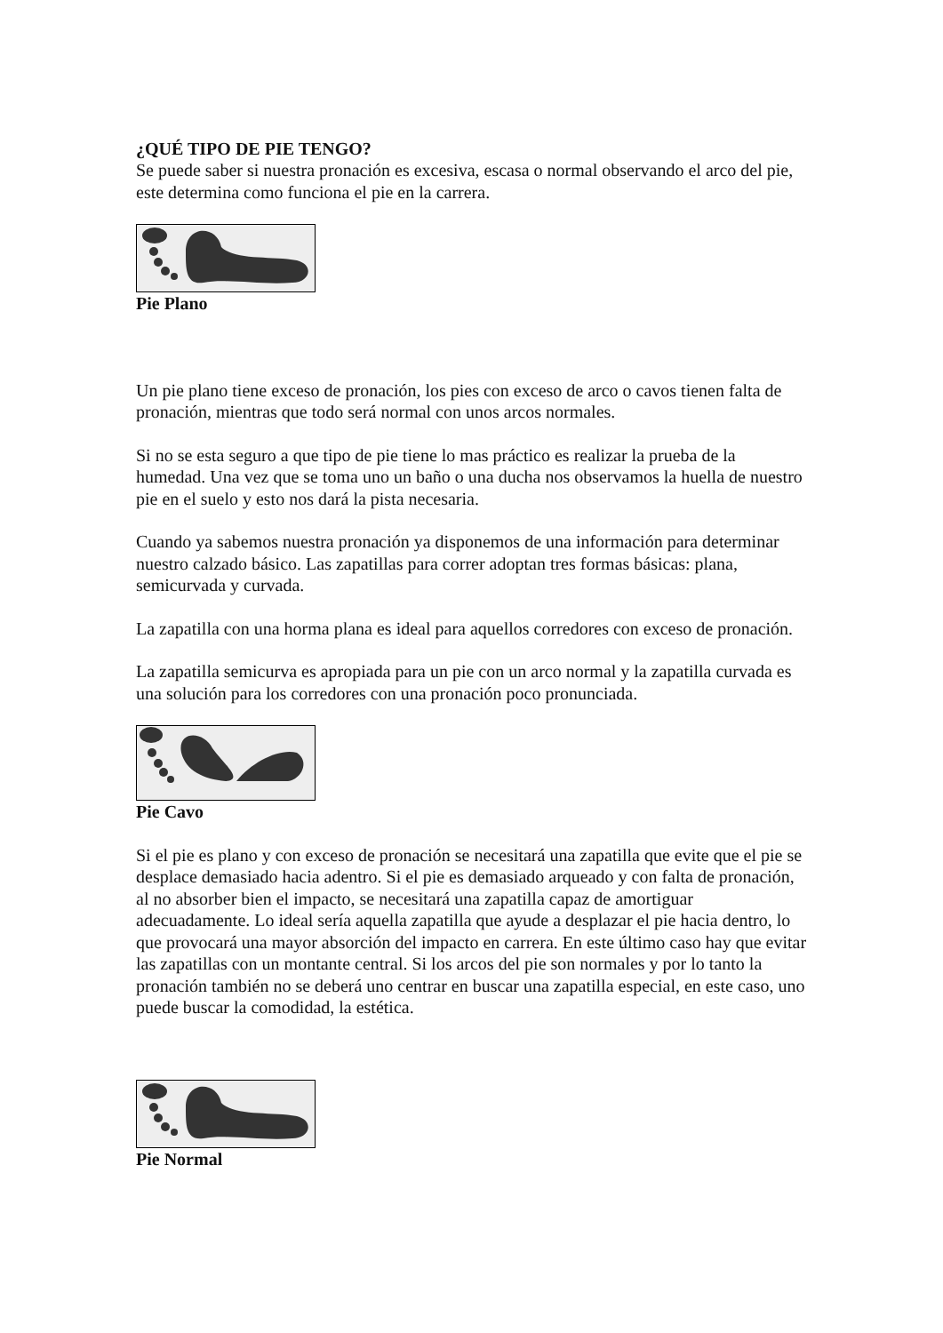¿QUÉ TIPO DE PIE TENGO?
Se puede saber si nuestra pronación es excesiva, escasa o normal observando el arco del pie, este determina como funciona el pie en la carrera.
Pie Plano
Un pie plano tiene exceso de pronación, los pies con exceso de arco o cavos tienen falta de pronación, mientras que todo será normal con unos arcos normales.
Si no se esta seguro a que tipo de pie tiene lo mas práctico es realizar la prueba de la humedad. Una vez que se toma uno un baño o una ducha nos observamos la huella de nuestro pie en el suelo y esto nos dará la pista necesaria.
Cuando ya sabemos nuestra pronación ya disponemos de una información para determinar nuestro calzado básico. Las zapatillas para correr adoptan tres formas básicas: plana, semicurvada y curvada.
La zapatilla con una horma plana es ideal para aquellos corredores con exceso de pronación.
La zapatilla semicurva es apropiada para un pie con un arco normal y la zapatilla curvada es una solución para los corredores con una pronación poco pronunciada.
Pie Cavo
Si el pie es plano y con exceso de pronación se necesitará una zapatilla que evite que el pie se desplace demasiado hacia adentro. Si el pie es demasiado arqueado y con falta de pronación, al no absorber bien el impacto, se necesitará una zapatilla capaz de amortiguar adecuadamente. Lo ideal sería aquella zapatilla que ayude a desplazar el pie hacia dentro, lo que provocará una mayor absorción del impacto en carrera. En este último caso hay que evitar las zapatillas con un montante central. Si los arcos del pie son normales y por lo tanto la pronación también no se deberá uno centrar en buscar una zapatilla especial, en este caso, uno puede buscar la comodidad, la estética.
Pie Normal